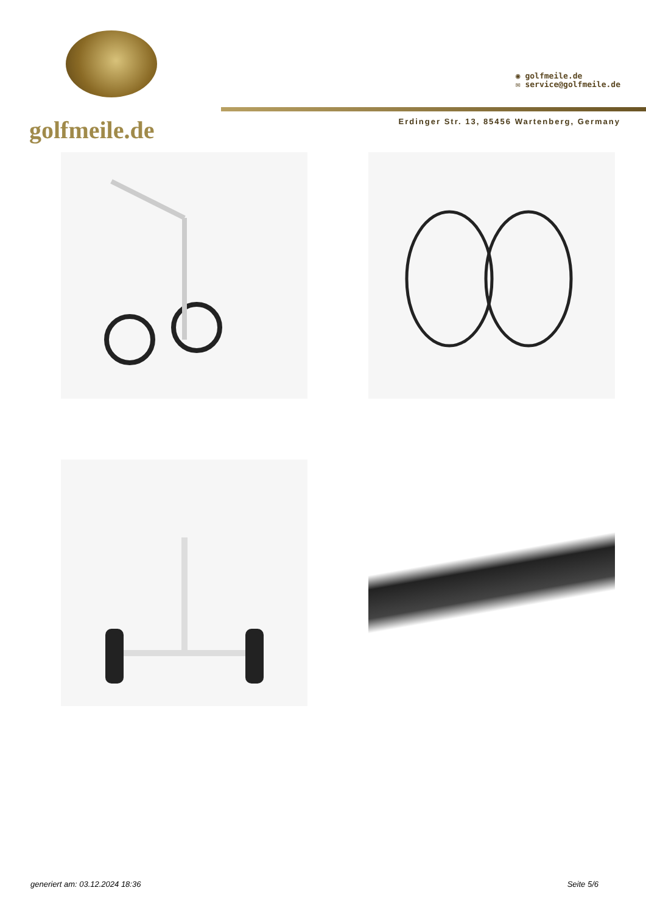golfmeile.de
◉ golfmeile.de
✉ service@golfmeile.de
Erdinger Str. 13, 85456 Wartenberg, Germany
generiert am: 03.12.2024 18:36 Seite 5/6